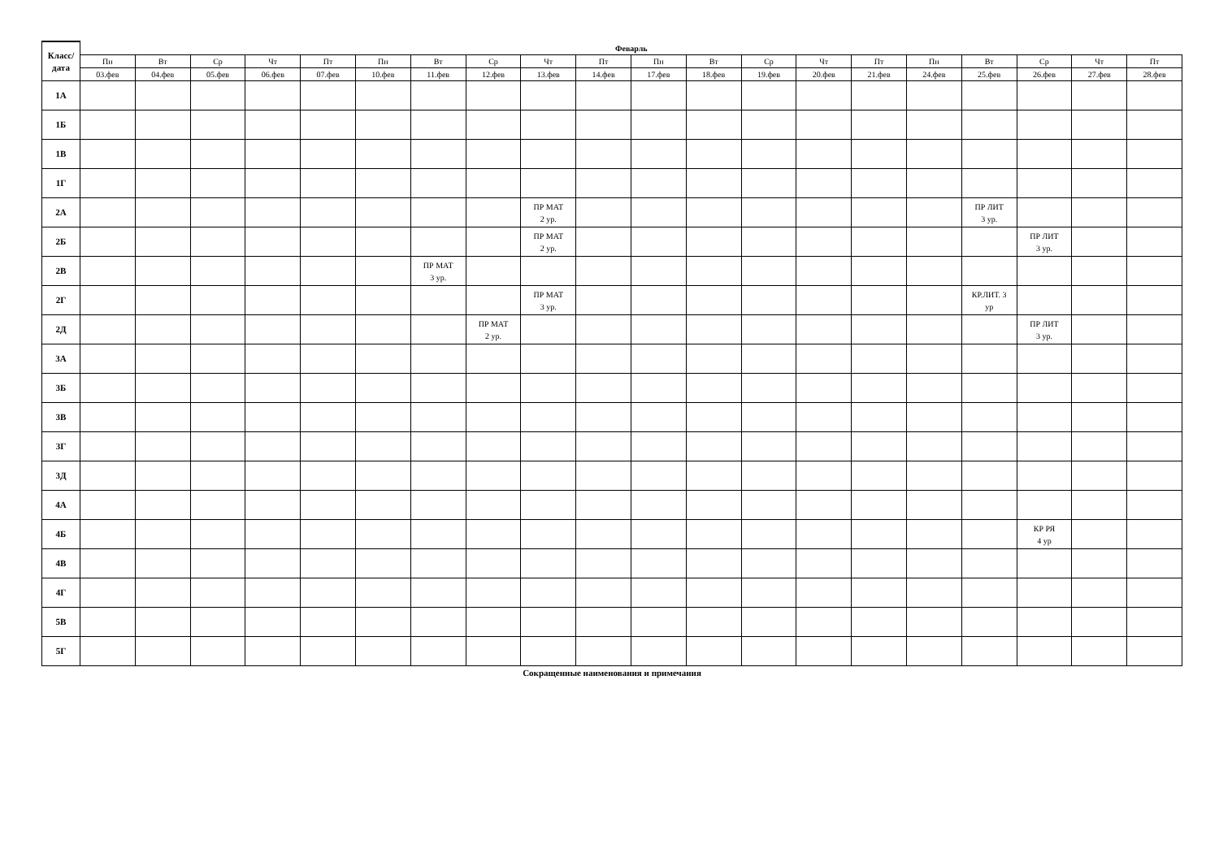| Класс/ дата | Феварль | | | | | | | | | | | | | | | | | | | |
| --- | --- | --- | --- | --- | --- | --- | --- | --- | --- | --- | --- | --- | --- | --- | --- | --- | --- | --- | --- | --- |
| | Пн | Вт | Ср | Чт | Пт | Пн | Вт | Ср | Чт | Пт | Пн | Вт | Ср | Чт | Пт | Пн | Вт | Ср | Чт | Пт |
| | 03.фев | 04.фев | 05.фев | 06.фев | 07.фев | 10.фев | 11.фев | 12.фев | 13.фев | 14.фев | 17.фев | 18.фев | 19.фев | 20.фев | 21.фев | 24.фев | 25.фев | 26.фев | 27.фев | 28.фев |
| 1А | | | | | | | | | | | | | | | | | | | | |
| 1Б | | | | | | | | | | | | | | | | | | | | |
| 1В | | | | | | | | | | | | | | | | | | | | |
| 1Г | | | | | | | | | | | | | | | | | | | | |
| 2А | | | | | | | | | ПР МАТ 2 ур. | | | | | | | | ПР ЛИТ 3 ур. | | | |
| 2Б | | | | | | | | | ПР МАТ 2 ур. | | | | | | | | | ПР ЛИТ 3 ур. | | |
| 2В | | | | | | | ПР МАТ 3 ур. | | | | | | | | | | | | | |
| 2Г | | | | | | | | | ПР МАТ 3 ур. | | | | | | | | КР.ЛИТ. 3 ур | | | |
| 2Д | | | | | | | | ПР МАТ 2 ур. | | | | | | | | | | ПР ЛИТ 3 ур. | | |
| 3А | | | | | | | | | | | | | | | | | | | | |
| 3Б | | | | | | | | | | | | | | | | | | | | |
| 3В | | | | | | | | | | | | | | | | | | | | |
| 3Г | | | | | | | | | | | | | | | | | | | | |
| 3Д | | | | | | | | | | | | | | | | | | | | |
| 4А | | | | | | | | | | | | | | | | | | | | |
| 4Б | | | | | | | | | | | | | | | | | | КР РЯ 4 ур | | |
| 4В | | | | | | | | | | | | | | | | | | | | |
| 4Г | | | | | | | | | | | | | | | | | | | | |
| 5В | | | | | | | | | | | | | | | | | | | | |
| 5Г | | | | | | | | | | | | | | | | | | | | |
Сокращенные наименования и примечания